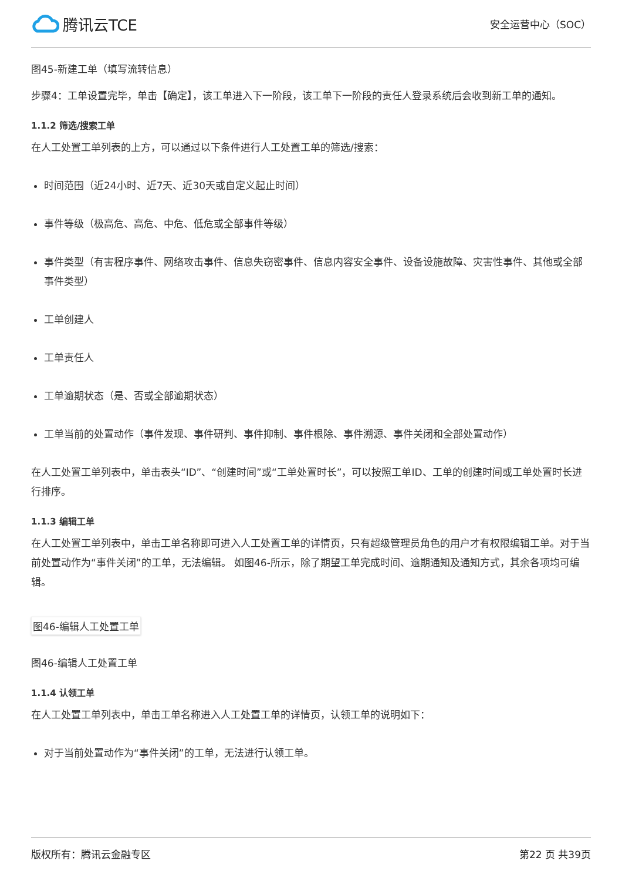腾讯云TCE
安全运营中心（SOC）
图45-新建工单（填写流转信息）
步骤4：工单设置完毕，单击【确定】，该工单进入下一阶段，该工单下一阶段的责任人登录系统后会收到新工单的通知。
1.1.2 筛选/搜索工单
在人工处置工单列表的上方，可以通过以下条件进行人工处置工单的筛选/搜索：
时间范围（近24小时、近7天、近30天或自定义起止时间）
事件等级（极高危、高危、中危、低危或全部事件等级）
事件类型（有害程序事件、网络攻击事件、信息失窃密事件、信息内容安全事件、设备设施故障、灾害性事件、其他或全部事件类型）
工单创建人
工单责任人
工单逾期状态（是、否或全部逾期状态）
工单当前的处置动作（事件发现、事件研判、事件抑制、事件根除、事件溯源、事件关闭和全部处置动作）
在人工处置工单列表中，单击表头“ID”、“创建时间”或“工单处置时长”，可以按照工单ID、工单的创建时间或工单处置时长进行排序。
1.1.3 编辑工单
在人工处置工单列表中，单击工单名称即可进入人工处置工单的详情页，只有超级管理员角色的用户才有权限编辑工单。对于当前处置动作为“事件关闭”的工单，无法编辑。 如图46-所示，除了期望工单完成时间、逾期通知及通知方式，其余各项均可编辑。
图46-编辑人工处置工单
图46-编辑人工处置工单
1.1.4 认领工单
在人工处置工单列表中，单击工单名称进入人工处置工单的详情页，认领工单的说明如下：
对于当前处置动作为“事件关闭”的工单，无法进行认领工单。
版权所有：腾讯云金融专区 第22 页 共39页